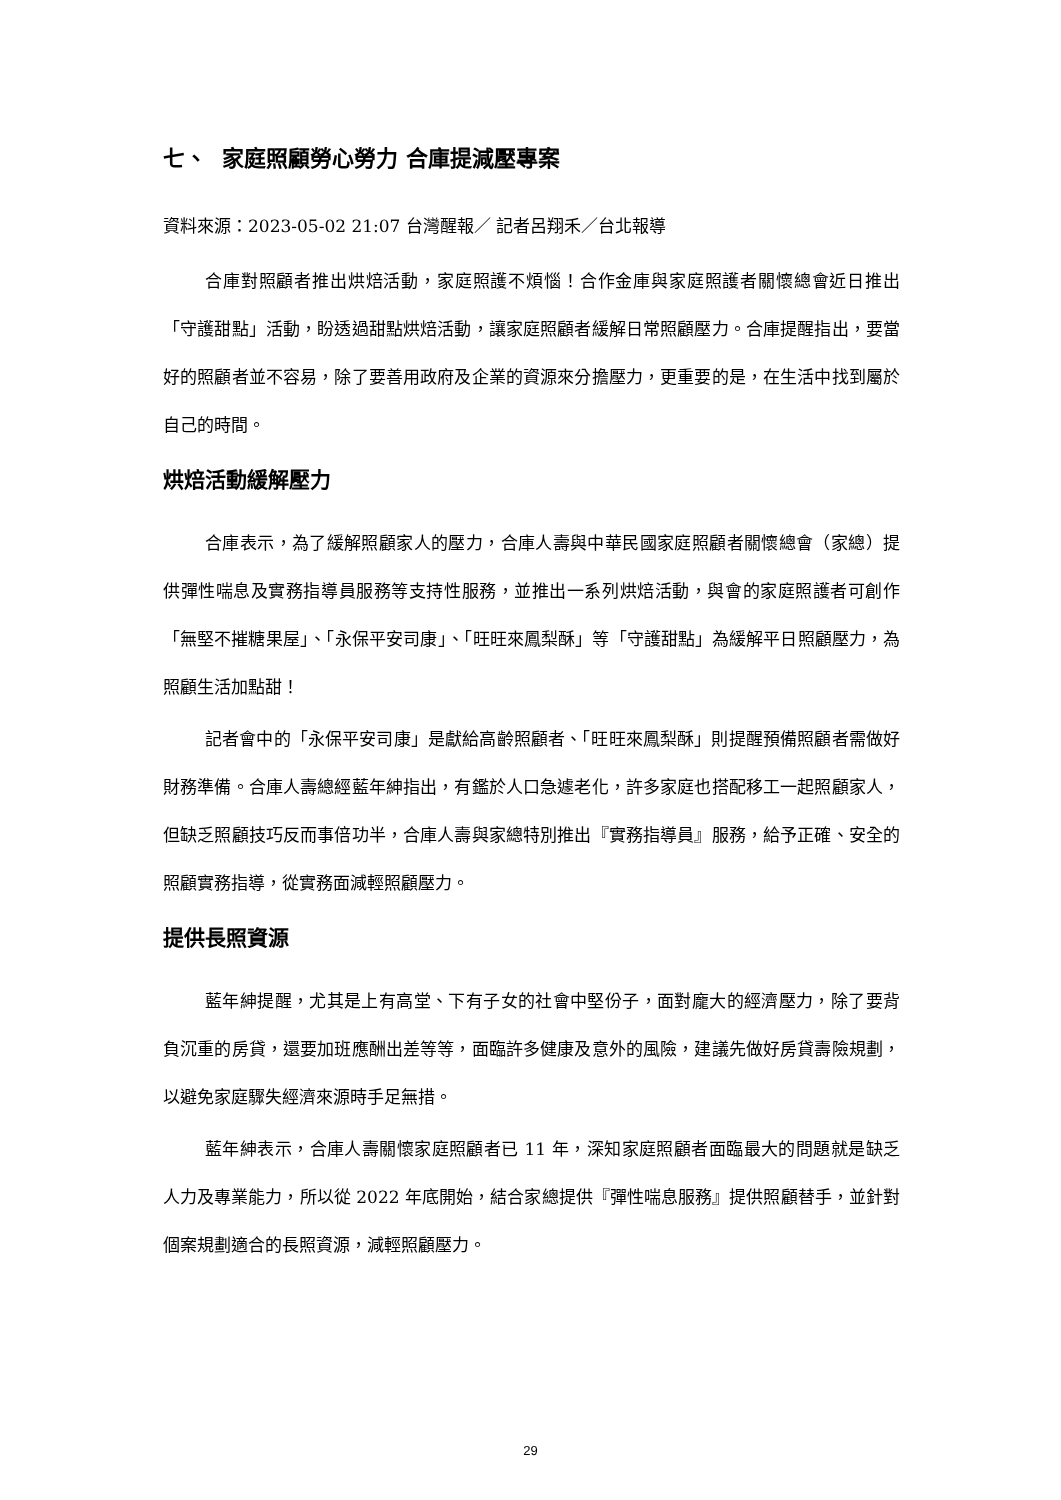七、 家庭照顧勞心勞力 合庫提減壓專案
資料來源：2023-05-02 21:07 台灣醒報／ 記者呂翔禾／台北報導
合庫對照顧者推出烘焙活動，家庭照護不煩惱！合作金庫與家庭照護者關懷總會近日推出「守護甜點」活動，盼透過甜點烘焙活動，讓家庭照顧者緩解日常照顧壓力。合庫提醒指出，要當好的照顧者並不容易，除了要善用政府及企業的資源來分擔壓力，更重要的是，在生活中找到屬於自己的時間。
烘焙活動緩解壓力
合庫表示，為了緩解照顧家人的壓力，合庫人壽與中華民國家庭照顧者關懷總會（家總）提供彈性喘息及實務指導員服務等支持性服務，並推出一系列烘焙活動，與會的家庭照護者可創作「無堅不摧糖果屋」、「永保平安司康」、「旺旺來鳳梨酥」等「守護甜點」為緩解平日照顧壓力，為照顧生活加點甜！
記者會中的「永保平安司康」是獻給高齡照顧者、「旺旺來鳳梨酥」則提醒預備照顧者需做好財務準備。合庫人壽總經藍年紳指出，有鑑於人口急遽老化，許多家庭也搭配移工一起照顧家人，但缺乏照顧技巧反而事倍功半，合庫人壽與家總特別推出『實務指導員』服務，給予正確、安全的照顧實務指導，從實務面減輕照顧壓力。
提供長照資源
藍年紳提醒，尤其是上有高堂、下有子女的社會中堅份子，面對龐大的經濟壓力，除了要背負沉重的房貸，還要加班應酬出差等等，面臨許多健康及意外的風險，建議先做好房貸壽險規劃，以避免家庭驟失經濟來源時手足無措。
藍年紳表示，合庫人壽關懷家庭照顧者已 11 年，深知家庭照顧者面臨最大的問題就是缺乏人力及專業能力，所以從 2022 年底開始，結合家總提供『彈性喘息服務』提供照顧替手，並針對個案規劃適合的長照資源，減輕照顧壓力。
29